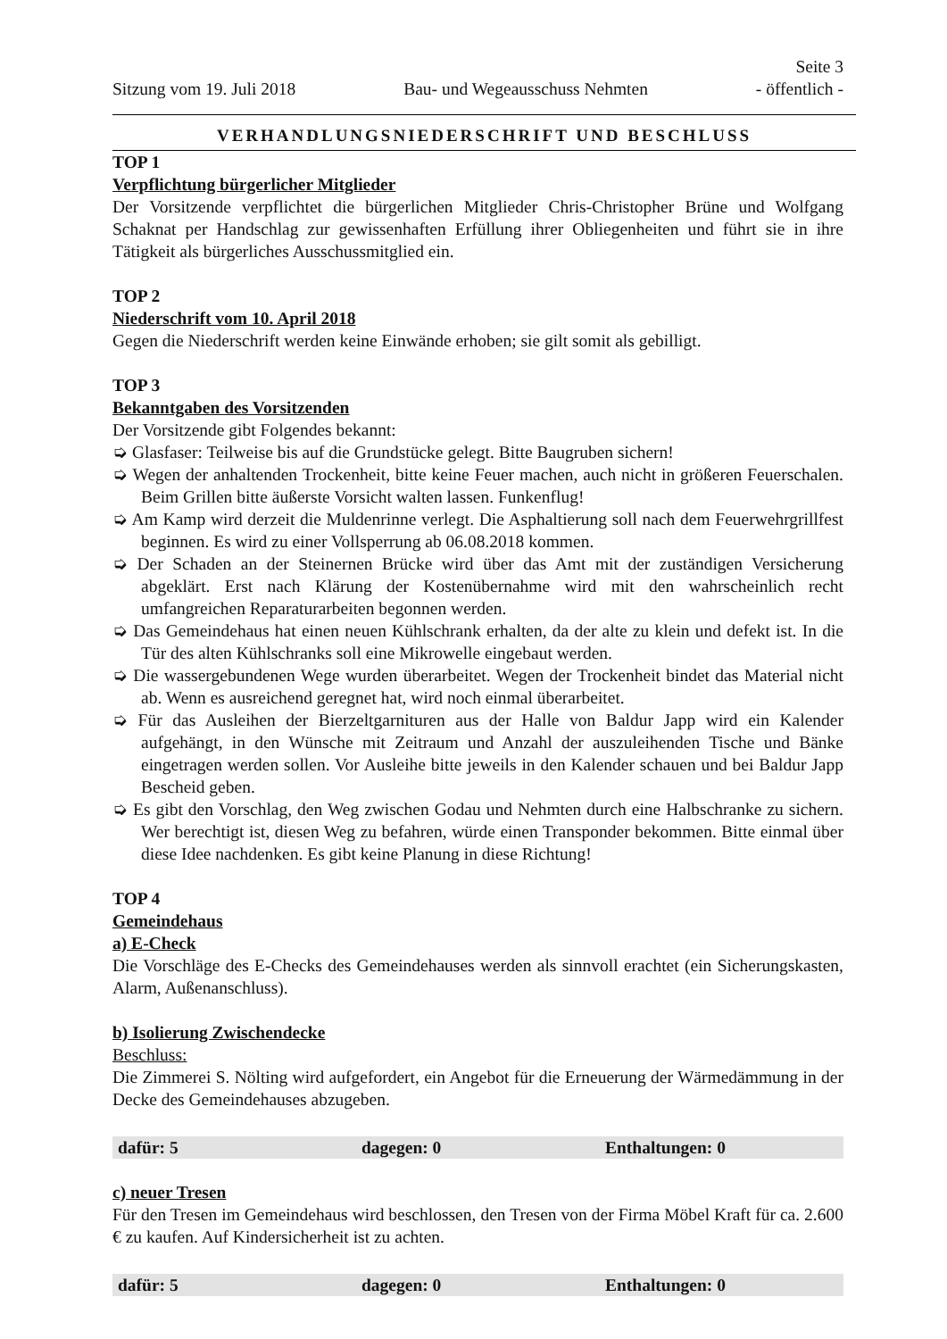Seite 3
Sitzung vom 19. Juli 2018 Bau- und Wegeausschuss Nehmten - öffentlich -
VERHANDLUNGSNIEDERSCHRIFT UND BESCHLUSS
TOP 1
Verpflichtung bürgerlicher Mitglieder
Der Vorsitzende verpflichtet die bürgerlichen Mitglieder Chris-Christopher Brüne und Wolfgang Schaknat per Handschlag zur gewissenhaften Erfüllung ihrer Obliegenheiten und führt sie in ihre Tätigkeit als bürgerliches Ausschussmitglied ein.
TOP 2
Niederschrift vom 10. April 2018
Gegen die Niederschrift werden keine Einwände erhoben; sie gilt somit als gebilligt.
TOP 3
Bekanntgaben des Vorsitzenden
Der Vorsitzende gibt Folgendes bekannt:
➭ Glasfaser: Teilweise bis auf die Grundstücke gelegt. Bitte Baugruben sichern!
➭ Wegen der anhaltenden Trockenheit, bitte keine Feuer machen, auch nicht in größeren Feuerschalen. Beim Grillen bitte äußerste Vorsicht walten lassen. Funkenflug!
➭ Am Kamp wird derzeit die Muldenrinne verlegt. Die Asphaltierung soll nach dem Feuerwehrgrillfest beginnen. Es wird zu einer Vollsperrung ab 06.08.2018 kommen.
➭ Der Schaden an der Steinernen Brücke wird über das Amt mit der zuständigen Versicherung abgeklärt. Erst nach Klärung der Kostenübernahme wird mit den wahrscheinlich recht umfangreichen Reparaturarbeiten begonnen werden.
➭ Das Gemeindehaus hat einen neuen Kühlschrank erhalten, da der alte zu klein und defekt ist. In die Tür des alten Kühlschranks soll eine Mikrowelle eingebaut werden.
➭ Die wassergebundenen Wege wurden überarbeitet. Wegen der Trockenheit bindet das Material nicht ab. Wenn es ausreichend geregnet hat, wird noch einmal überarbeitet.
➭ Für das Ausleihen der Bierzeltgarnituren aus der Halle von Baldur Japp wird ein Kalender aufgehängt, in den Wünsche mit Zeitraum und Anzahl der auszuleihenden Tische und Bänke eingetragen werden sollen. Vor Ausleihe bitte jeweils in den Kalender schauen und bei Baldur Japp Bescheid geben.
➭ Es gibt den Vorschlag, den Weg zwischen Godau und Nehmten durch eine Halbschranke zu sichern. Wer berechtigt ist, diesen Weg zu befahren, würde einen Transponder bekommen. Bitte einmal über diese Idee nachdenken. Es gibt keine Planung in diese Richtung!
TOP 4
Gemeindehaus
a) E-Check
Die Vorschläge des E-Checks des Gemeindehauses werden als sinnvoll erachtet (ein Sicherungskasten, Alarm, Außenanschluss).
b) Isolierung Zwischendecke
Beschluss:
Die Zimmerei S. Nölting wird aufgefordert, ein Angebot für die Erneuerung der Wärmedämmung in der Decke des Gemeindehauses abzugeben.
| dafür: 5 | dagegen: 0 | Enthaltungen: 0 |
c) neuer Tresen
Für den Tresen im Gemeindehaus wird beschlossen, den Tresen von der Firma Möbel Kraft für ca. 2.600 € zu kaufen. Auf Kindersicherheit ist zu achten.
| dafür: 5 | dagegen: 0 | Enthaltungen: 0 |